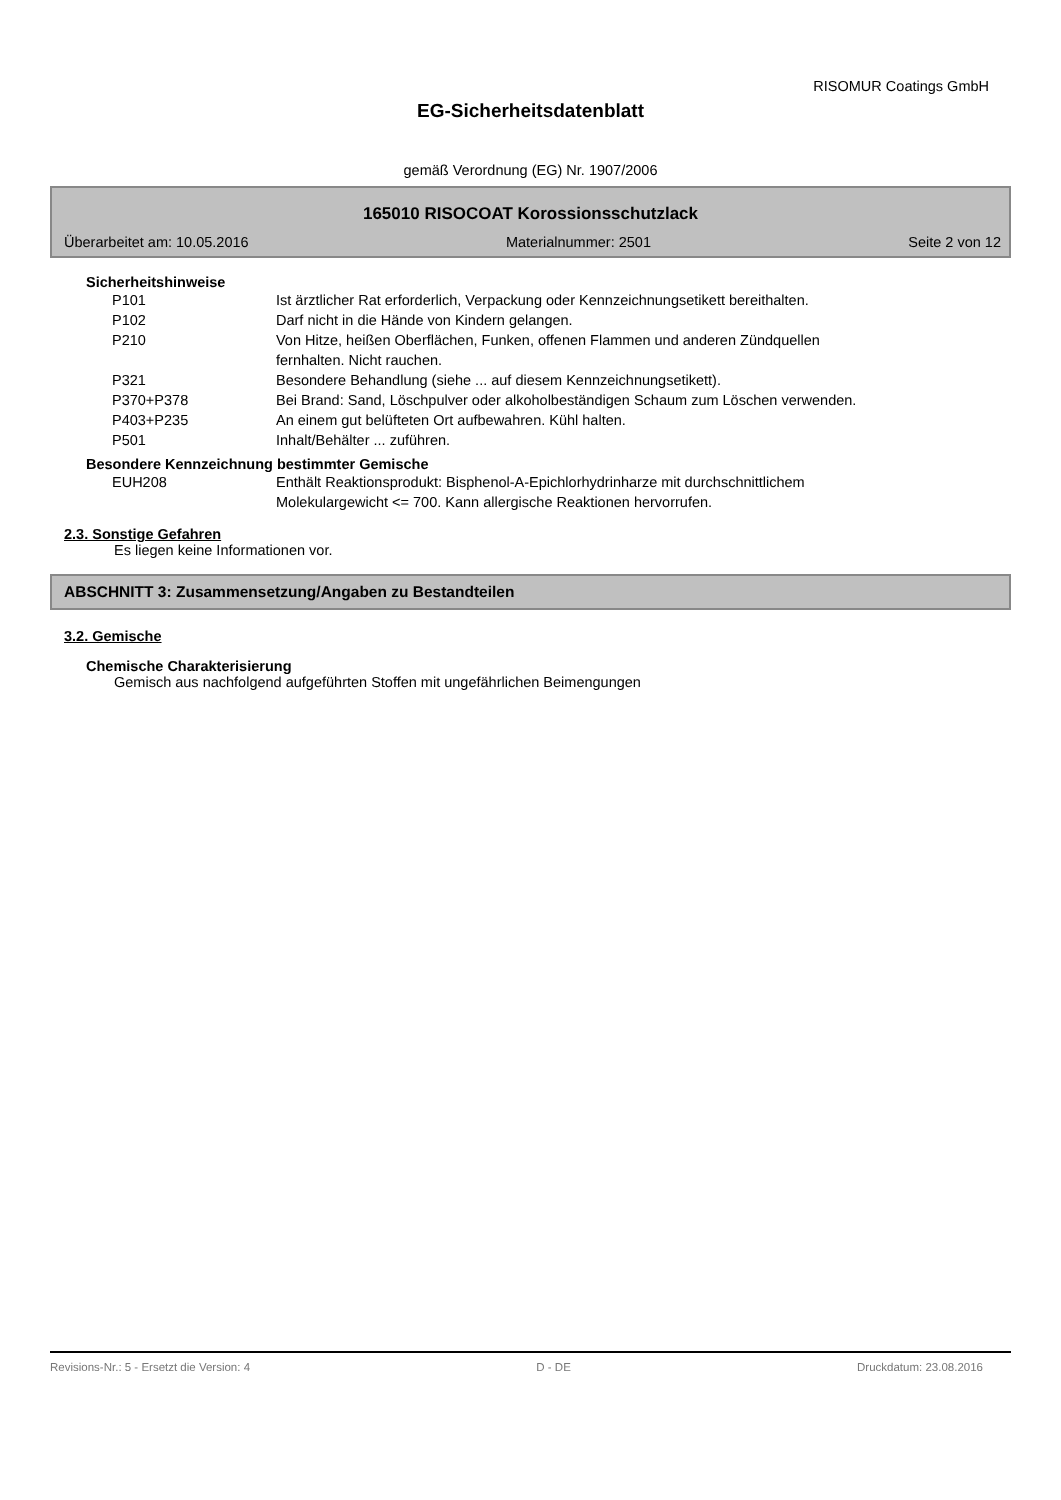RISOMUR Coatings GmbH
EG-Sicherheitsdatenblatt
gemäß Verordnung (EG) Nr. 1907/2006
165010 RISOCOAT Korossionsschutzlack
Überarbeitet am: 10.05.2016 Materialnummer: 2501 Seite 2 von 12
Sicherheitshinweise
| P101 | Ist ärztlicher Rat erforderlich, Verpackung oder Kennzeichnungsetikett bereithalten. |
| P102 | Darf nicht in die Hände von Kindern gelangen. |
| P210 | Von Hitze, heißen Oberflächen, Funken, offenen Flammen und anderen Zündquellen fernhalten. Nicht rauchen. |
| P321 | Besondere Behandlung (siehe ... auf diesem Kennzeichnungsetikett). |
| P370+P378 | Bei Brand: Sand, Löschpulver oder alkoholbeständigen Schaum zum Löschen verwenden. |
| P403+P235 | An einem gut belüfteten Ort aufbewahren. Kühl halten. |
| P501 | Inhalt/Behälter ... zuführen. |
Besondere Kennzeichnung bestimmter Gemische
| EUH208 | Enthält Reaktionsprodukt: Bisphenol-A-Epichlorhydrinharze mit durchschnittlichem Molekulargewicht <= 700. Kann allergische Reaktionen hervorrufen. |
2.3. Sonstige Gefahren
Es liegen keine Informationen vor.
ABSCHNITT 3: Zusammensetzung/Angaben zu Bestandteilen
3.2. Gemische
Chemische Charakterisierung
Gemisch aus nachfolgend aufgeführten Stoffen mit ungefährlichen Beimengungen
Revisions-Nr.: 5 - Ersetzt die Version: 4 D - DE Druckdatum: 23.08.2016